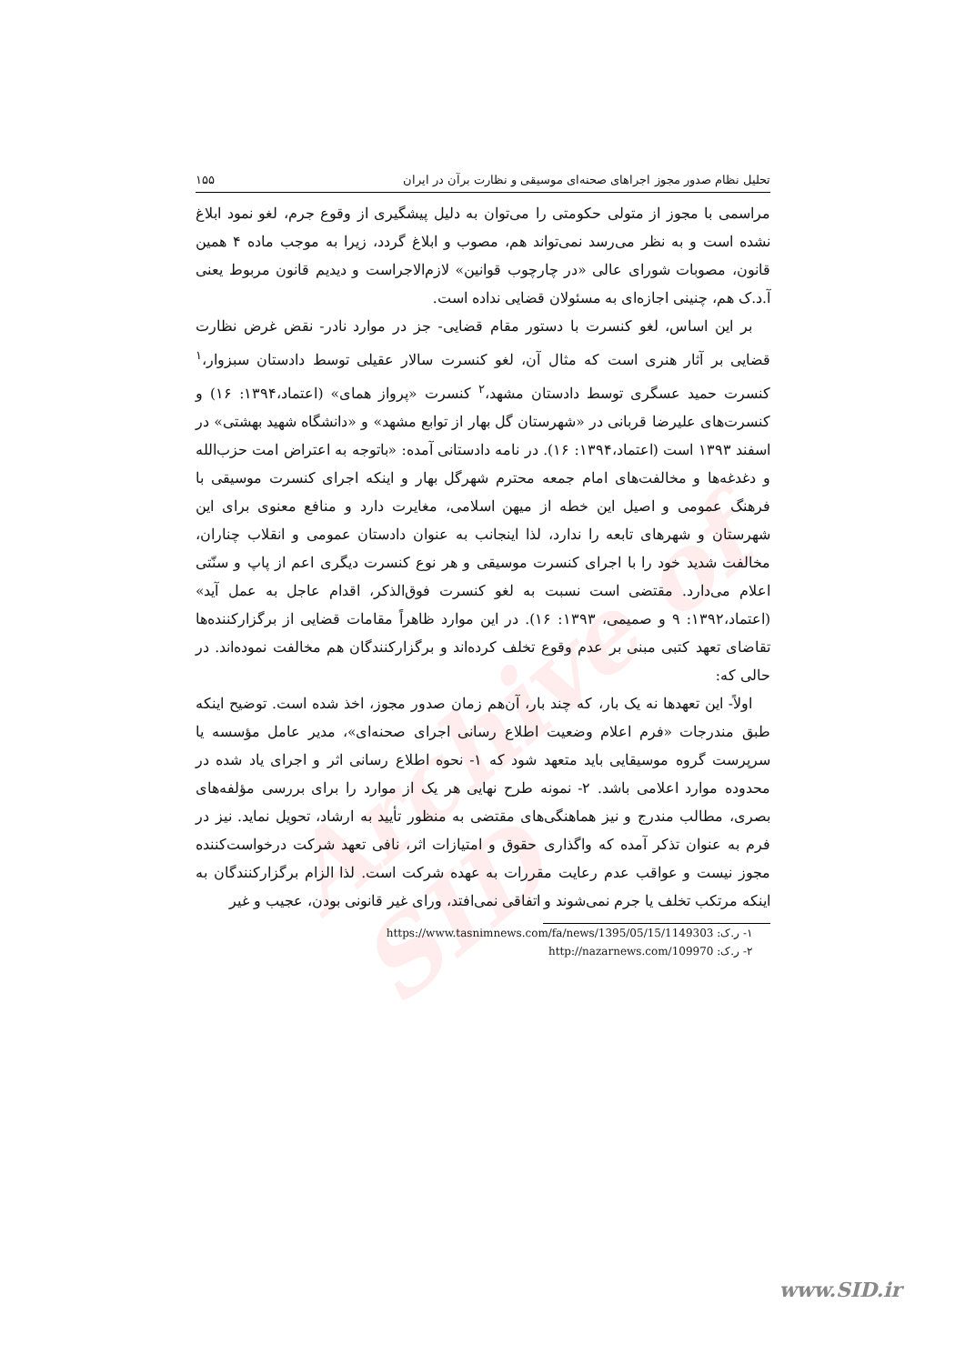Archive of SID
تحلیل نظام صدور مجوز اجراهای صحنه‌ای موسیقی و نظارت برآن در ایران ۱۵۵
مراسمی با مجوز از متولی حکومتی را می‌توان به دلیل پیشگیری از وقوع جرم، لغو نمود ابلاغ نشده است و به نظر می‌رسد نمی‌تواند هم، مصوب و ابلاغ گردد، زیرا به موجب ماده ۴ همین قانون، مصوبات شورای عالی «در چارچوب قوانین» لازم‌الاجراست و دیدیم قانون مربوط یعنی آ.د.ک هم، چنینی اجازه‌ای به مسئولان قضایی نداده است.
بر این اساس، لغو کنسرت با دستور مقام قضایی- جز در موارد نادر- نقض غرض نظارت قضایی بر آثار هنری است که مثال آن، لغو کنسرت سالار عقیلی توسط دادستان سبزوار،<sup>۱</sup> کنسرت حمید عسگری توسط دادستان مشهد،<sup>۲</sup> کنسرت «پرواز همای» (اعتماد،۱۳۹۴: ۱۶) و کنسرت‌های علیرضا قربانی در «شهرستان گل بهار از توابع مشهد» و «دانشگاه شهید بهشتی» در اسفند ۱۳۹۳ است (اعتماد،۱۳۹۴: ۱۶). در نامه دادستانی آمده: «باتوجه به اعتراض امت حزب‌الله و دغدغه‌ها و مخالفت‌های امام جمعه محترم شهرگل بهار و اینکه اجرای کنسرت موسیقی با فرهنگ عمومی و اصیل این خطه از میهن اسلامی، مغایرت دارد و منافع معنوی برای این شهرستان و شهرهای تابعه را ندارد، لذا اینجانب به عنوان دادستان عمومی و انقلاب چناران، مخالفت شدید خود را با اجرای کنسرت موسیقی و هر نوع کنسرت دیگری اعم از پاپ و سنّتی اعلام می‌دارد. مقتضی است نسبت به لغو کنسرت فوق‌الذکر، اقدام عاجل به عمل آید» (اعتماد،۱۳۹۲: ۹ و صمیمی، ۱۳۹۳: ۱۶). در این موارد ظاهراً مقامات قضایی از برگزارکننده‌ها تقاضای تعهد کتبی مبنی بر عدم وقوع تخلف کرده‌اند و برگزارکنندگان هم مخالفت نموده‌اند. در حالی که:
اولاً- این تعهدها نه یک بار، که چند بار، آن‌هم زمان صدور مجوز، اخذ شده است. توضیح اینکه طبق مندرجات «فرم اعلام وضعیت اطلاع رسانی اجرای صحنه‌ای»، مدیر عامل مؤسسه یا سرپرست گروه موسیقایی باید متعهد شود که ۱- نحوه اطلاع رسانی اثر و اجرای یاد شده در محدوده موارد اعلامی باشد. ۲- نمونه طرح نهایی هر یک از موارد را برای بررسی مؤلفه‌های بصری، مطالب مندرج و نیز هماهنگی‌های مقتضی به منظور تأیید به ارشاد، تحویل نماید. نیز در فرم به عنوان تذکر آمده که واگذاری حقوق و امتیازات اثر، نافی تعهد شرکت درخواست‌کننده مجوز نیست و عواقب عدم رعایت مقررات به عهده شرکت است. لذا الزام برگزارکنندگان به اینکه مرتکب تخلف یا جرم نمی‌شوند و اتفاقی نمی‌افتد، ورای غیر قانونی بودن، عجیب و غیر
۱- ر.ک: https://www.tasnimnews.com/fa/news/1395/05/15/1149303
۲- ر.ک: http://nazarnews.com/109970
www.SID.ir